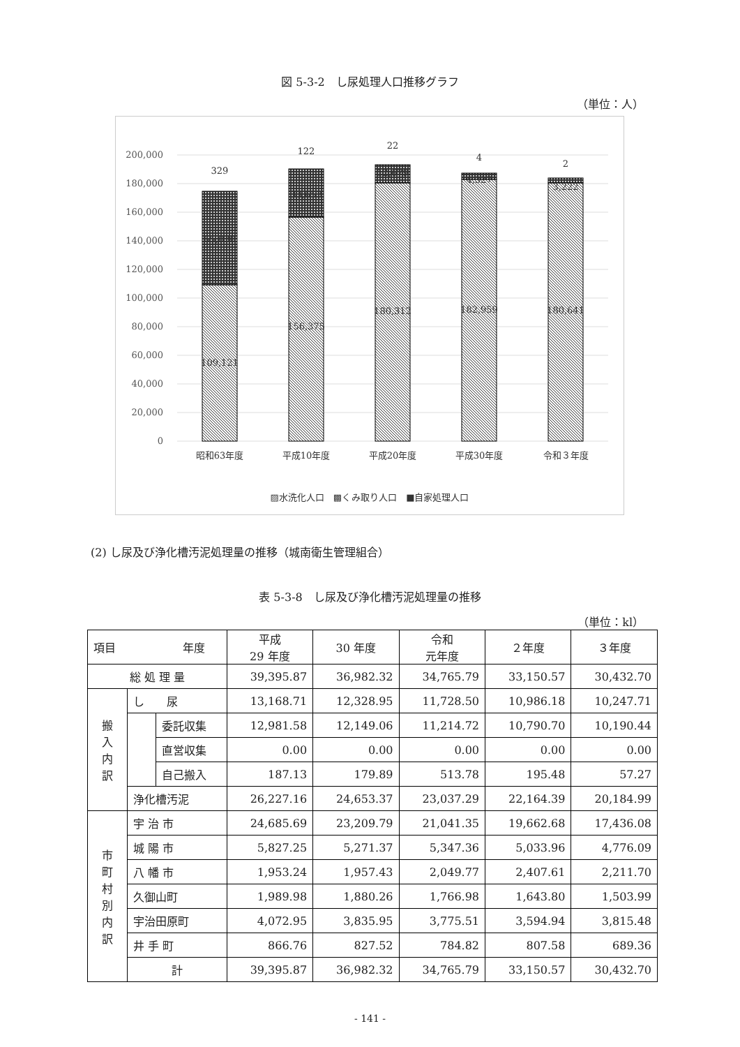図 5-3-2　し尿処理人口推移グラフ
（単位：人）
200,000
180,000
160,000
140,000
120,000
100,000
80,000
60,000
40,000
20,000
0
109,121
65,030
329
156,375
33,653
122
180,312
12,679
22
182,959
4,327
4
180,641
3,222
2
昭和63年度
平成10年度
平成20年度
平成30年度
令和３年度
▨水洗化人口　▩くみ取り人口　■自家処理人口
(2) し尿及び浄化槽汚泥処理量の推移（城南衛生管理組合）
表 5-3-8　し尿及び浄化槽汚泥処理量の推移
（単位：kl）
| 項目 年度 | | | 平成 29 年度 | 30 年度 | 令和 元年度 | ２年度 | ３年度 |
| --- | --- | --- | --- | --- | --- | --- | --- |
| 総 処 理 量 | | | 39,395.87 | 36,982.32 | 34,765.79 | 33,150.57 | 30,432.70 |
| 搬 入 内 訳 | し 尿 | | 13,168.71 | 12,328.95 | 11,728.50 | 10,986.18 | 10,247.71 |
| | | 委託収集 | 12,981.58 | 12,149.06 | 11,214.72 | 10,790.70 | 10,190.44 |
| | | 直営収集 | 0.00 | 0.00 | 0.00 | 0.00 | 0.00 |
| | | 自己搬入 | 187.13 | 179.89 | 513.78 | 195.48 | 57.27 |
| | 浄化槽汚泥 | | 26,227.16 | 24,653.37 | 23,037.29 | 22,164.39 | 20,184.99 |
| 市 町 村 別 内 訳 | 宇 治 市 | | 24,685.69 | 23,209.79 | 21,041.35 | 19,662.68 | 17,436.08 |
| | 城 陽 市 | | 5,827.25 | 5,271.37 | 5,347.36 | 5,033.96 | 4,776.09 |
| | 八 幡 市 | | 1,953.24 | 1,957.43 | 2,049.77 | 2,407.61 | 2,211.70 |
| | 久御山町 | | 1,989.98 | 1,880.26 | 1,766.98 | 1,643.80 | 1,503.99 |
| | 宇治田原町 | | 4,072.95 | 3,835.95 | 3,775.51 | 3,594.94 | 3,815.48 |
| | 井 手 町 | | 866.76 | 827.52 | 784.82 | 807.58 | 689.36 |
| | 計 | | 39,395.87 | 36,982.32 | 34,765.79 | 33,150.57 | 30,432.70 |
- 141 -